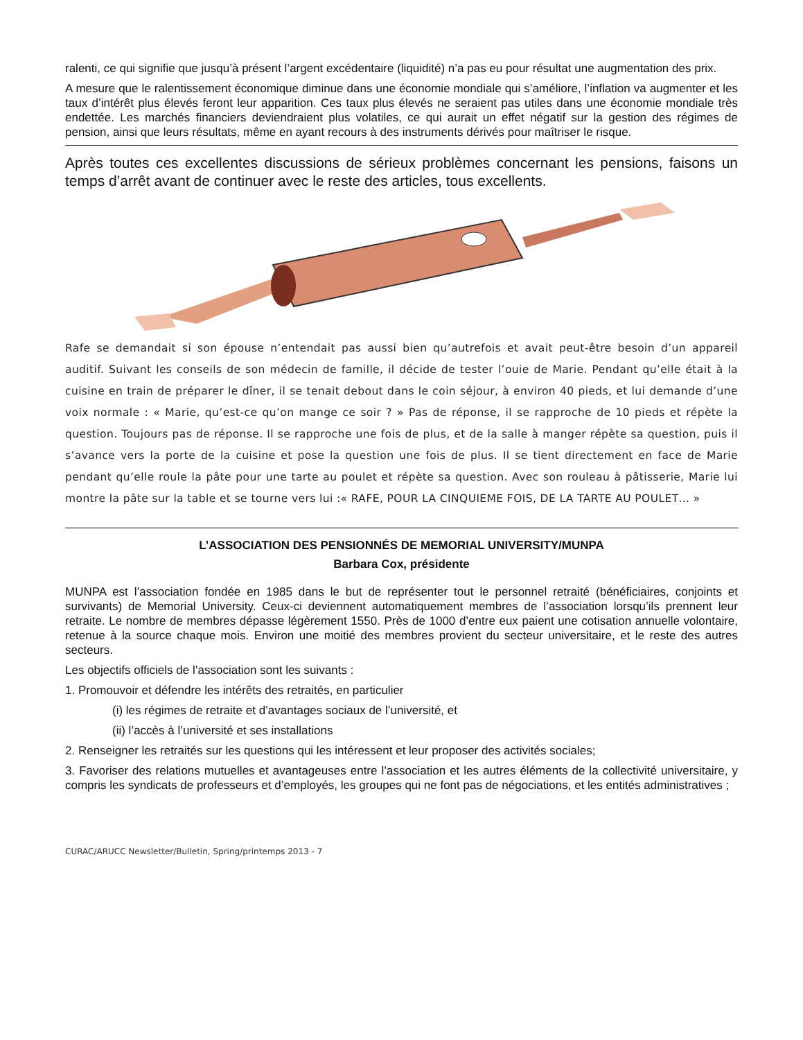ralenti, ce qui signifie que jusqu’à présent l’argent excédentaire (liquidité) n’a pas eu pour résultat une augmentation des prix.
A mesure que le ralentissement économique diminue dans une économie mondiale qui s’améliore, l’inflation va augmenter et les taux d’intérêt plus élevés feront leur apparition. Ces taux plus élevés ne seraient pas utiles dans une économie mondiale très endettée. Les marchés financiers deviendraient plus volatiles, ce qui aurait un effet négatif sur la gestion des régimes de pension, ainsi que leurs résultats, même en ayant recours à des instruments dérivés pour maîtriser le risque.
Après toutes ces excellentes discussions de sérieux problèmes concernant les pensions, faisons un temps d’arrêt avant de continuer avec le reste des articles, tous excellents.
Rafe se demandait si son épouse n’entendait pas aussi bien qu’autrefois et avait peut-être besoin d’un appareil auditif. Suivant les conseils de son médecin de famille, il décide de tester l’ouie de Marie. Pendant qu’elle était à la cuisine en train de préparer le dîner, il se tenait debout dans le coin séjour, à environ 40 pieds, et lui demande d’une voix normale : « Marie, qu’est-ce qu’on mange ce soir ? » Pas de réponse, il se rapproche de 10 pieds et répète la question. Toujours pas de réponse. Il se rapproche une fois de plus, et de la salle à manger répète sa question, puis il s’avance vers la porte de la cuisine et pose la question une fois de plus. Il se tient directement en face de Marie pendant qu’elle roule la pâte pour une tarte au poulet et répète sa question. Avec son rouleau à pâtisserie, Marie lui montre la pâte sur la table et se tourne vers lui :« RAFE, POUR LA CINQUIEME FOIS, DE LA TARTE AU POULET… »
L’ASSOCIATION DES PENSIONNÉS DE MEMORIAL UNIVERSITY/MUNPA
Barbara Cox, présidente
MUNPA est l’association fondée en 1985 dans le but de représenter tout le personnel retraité (bénéficiaires, conjoints et survivants) de Memorial University. Ceux-ci deviennent automatiquement membres de l’association lorsqu’ils prennent leur retraite. Le nombre de membres dépasse légèrement 1550. Près de 1000 d’entre eux paient une cotisation annuelle volontaire, retenue à la source chaque mois. Environ une moitié des membres provient du secteur universitaire, et le reste des autres secteurs.
Les objectifs officiels de l’association sont les suivants :
1. Promouvoir et défendre les intérêts des retraités, en particulier
(i) les régimes de retraite et d’avantages sociaux de l’université, et
(ii) l’accès à l’université et ses installations
2. Renseigner les retraités sur les questions qui les intéressent et leur proposer des activités sociales;
3. Favoriser des relations mutuelles et avantageuses entre l’association et les autres éléments de la collectivité universitaire, y compris les syndicats de professeurs et d’employés, les groupes qui ne font pas de négociations, et les entités administratives ;
CURAC/ARUCC Newsletter/Bulletin, Spring/printemps 2013 - 7